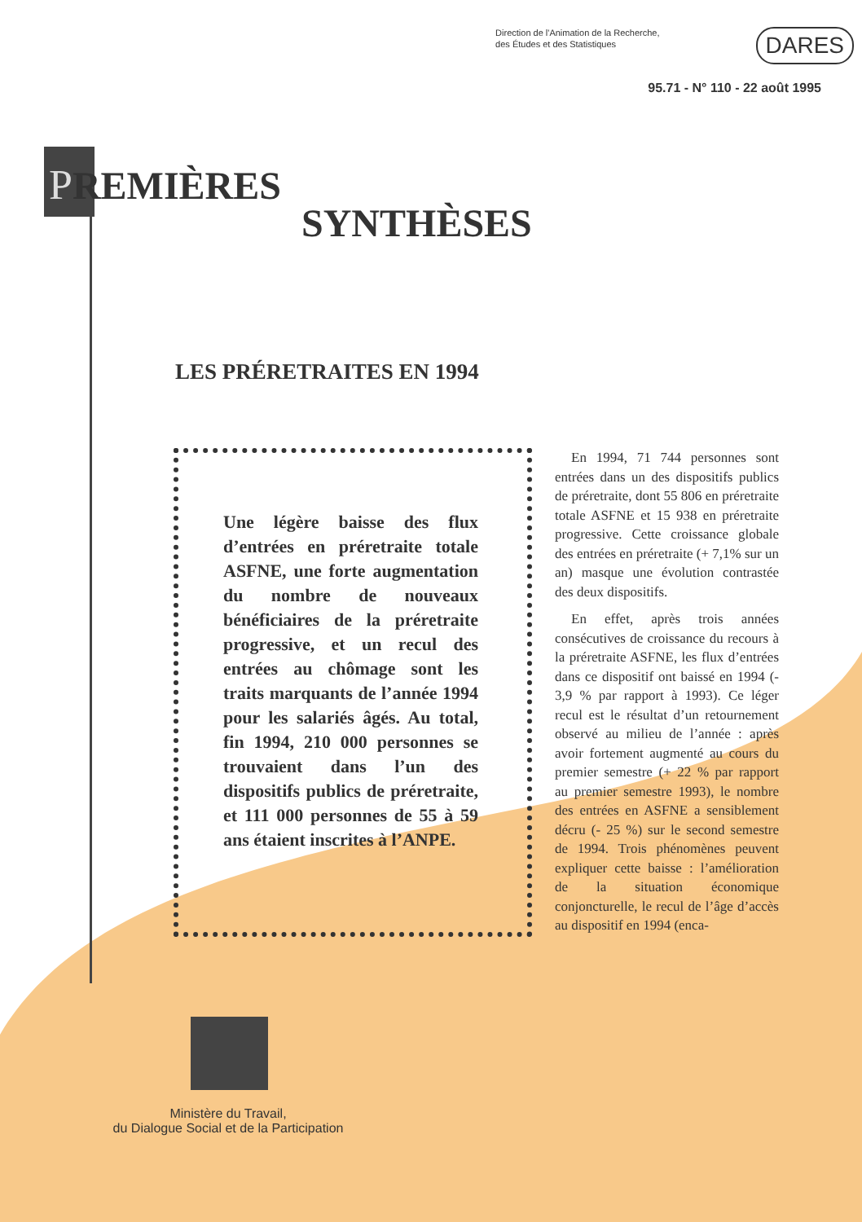Direction de l'Animation de la Recherche,
des Études et des Statistiques
DARES
95.71 - N° 110 - 22 août 1995
PREMIÈRES
SYNTHÈSES
LES PRÉRETRAITES EN 1994
Une légère baisse des flux d’entrées en préretraite totale ASFNE, une forte augmentation du nombre de nouveaux bénéficiaires de la préretraite progressive, et un recul des entrées au chômage sont les traits marquants de l’année 1994 pour les salariés âgés. Au total, fin 1994, 210 000 personnes se trouvaient dans l’un des dispositifs publics de préretraite, et 111 000 personnes de 55 à 59 ans étaient inscrites à l’ANPE.
En 1994, 71 744 personnes sont entrées dans un des dispositifs publics de préretraite, dont 55 806 en préretraite totale ASFNE et 15 938 en préretraite progressive. Cette croissance globale des entrées en préretraite (+ 7,1% sur un an) masque une évolution contrastée des deux dispositifs.
En effet, après trois années consécutives de croissance du recours à la préretraite ASFNE, les flux d’entrées dans ce dispositif ont baissé en 1994 (- 3,9 % par rapport à 1993). Ce léger recul est le résultat d’un retournement observé au milieu de l’année : après avoir fortement augmenté au cours du premier semestre (+ 22 % par rapport au premier semestre 1993), le nombre des entrées en ASFNE a sensiblement décru (- 25 %) sur le second semestre de 1994. Trois phénomènes peuvent expliquer cette baisse : l’amélioration de la situation économique conjoncturelle, le recul de l’âge d’accès au dispositif en 1994 (enca-
Ministère du Travail,
du Dialogue Social et de la Participation